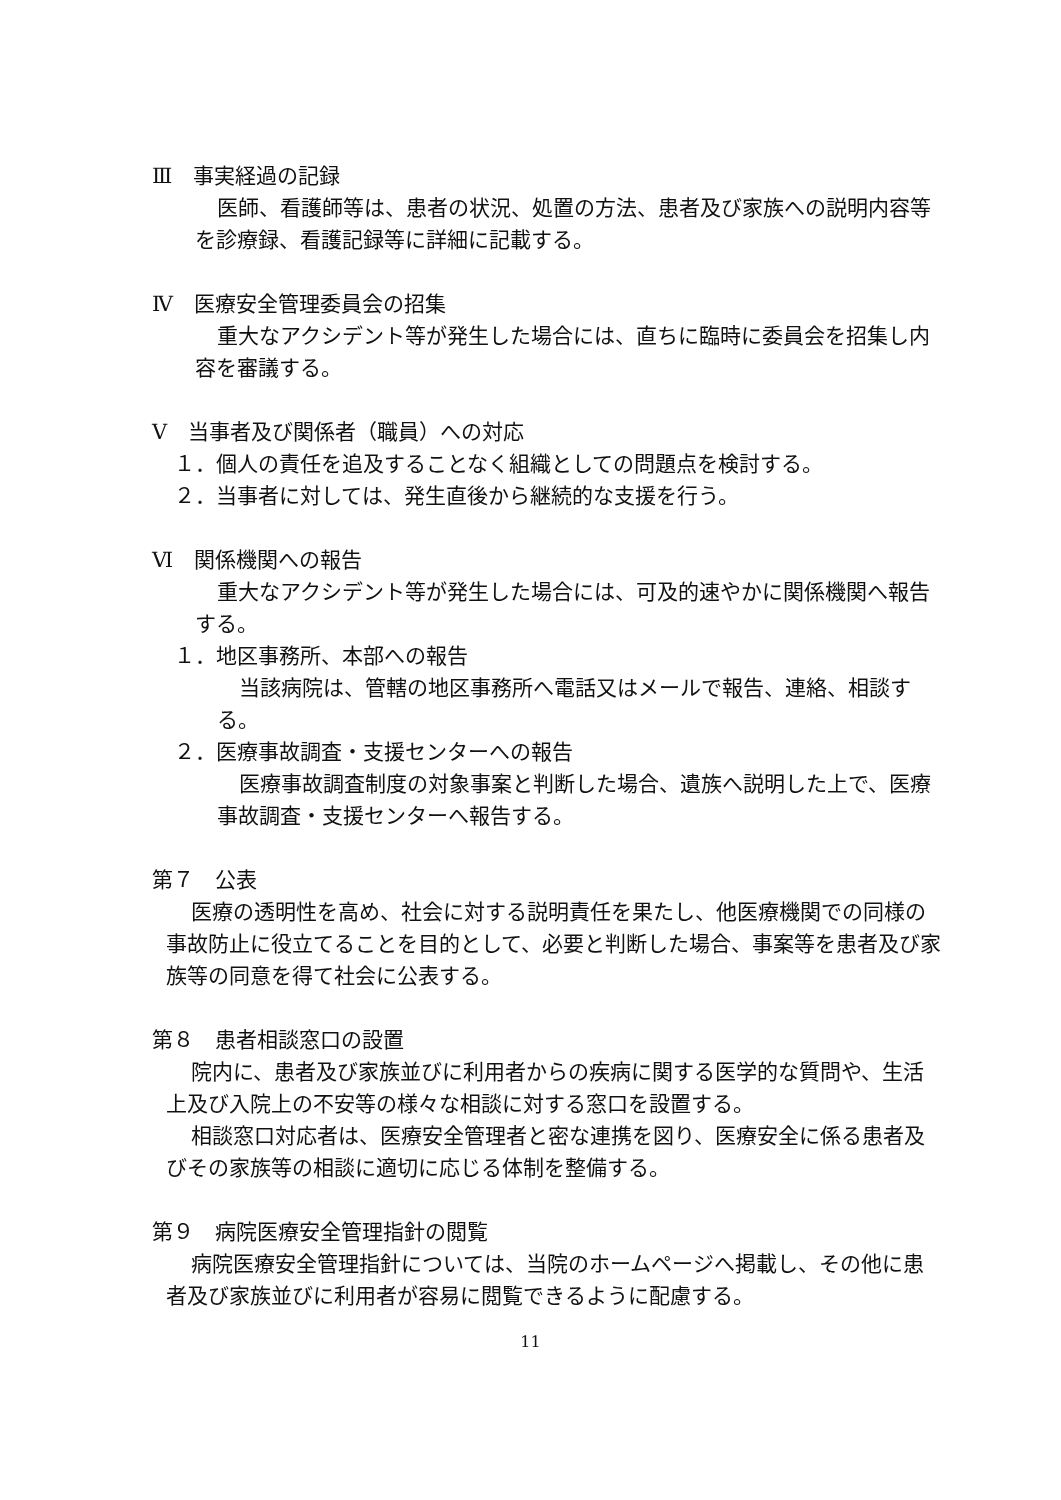Ⅲ　事実経過の記録
医師、看護師等は、患者の状況、処置の方法、患者及び家族への説明内容等を診療録、看護記録等に詳細に記載する。
Ⅳ　医療安全管理委員会の招集
重大なアクシデント等が発生した場合には、直ちに臨時に委員会を招集し内容を審議する。
Ⅴ　当事者及び関係者（職員）への対応
１．個人の責任を追及することなく組織としての問題点を検討する。
２．当事者に対しては、発生直後から継続的な支援を行う。
Ⅵ　関係機関への報告
重大なアクシデント等が発生した場合には、可及的速やかに関係機関へ報告する。
１．地区事務所、本部への報告
当該病院は、管轄の地区事務所へ電話又はメールで報告、連絡、相談する。
２．医療事故調査・支援センターへの報告
医療事故調査制度の対象事案と判断した場合、遺族へ説明した上で、医療事故調査・支援センターへ報告する。
第７　公表
医療の透明性を高め、社会に対する説明責任を果たし、他医療機関での同様の事故防止に役立てることを目的として、必要と判断した場合、事案等を患者及び家族等の同意を得て社会に公表する。
第８　患者相談窓口の設置
院内に、患者及び家族並びに利用者からの疾病に関する医学的な質問や、生活上及び入院上の不安等の様々な相談に対する窓口を設置する。
相談窓口対応者は、医療安全管理者と密な連携を図り、医療安全に係る患者及びその家族等の相談に適切に応じる体制を整備する。
第９　病院医療安全管理指針の閲覧
病院医療安全管理指針については、当院のホームページへ掲載し、その他に患者及び家族並びに利用者が容易に閲覧できるように配慮する。
11